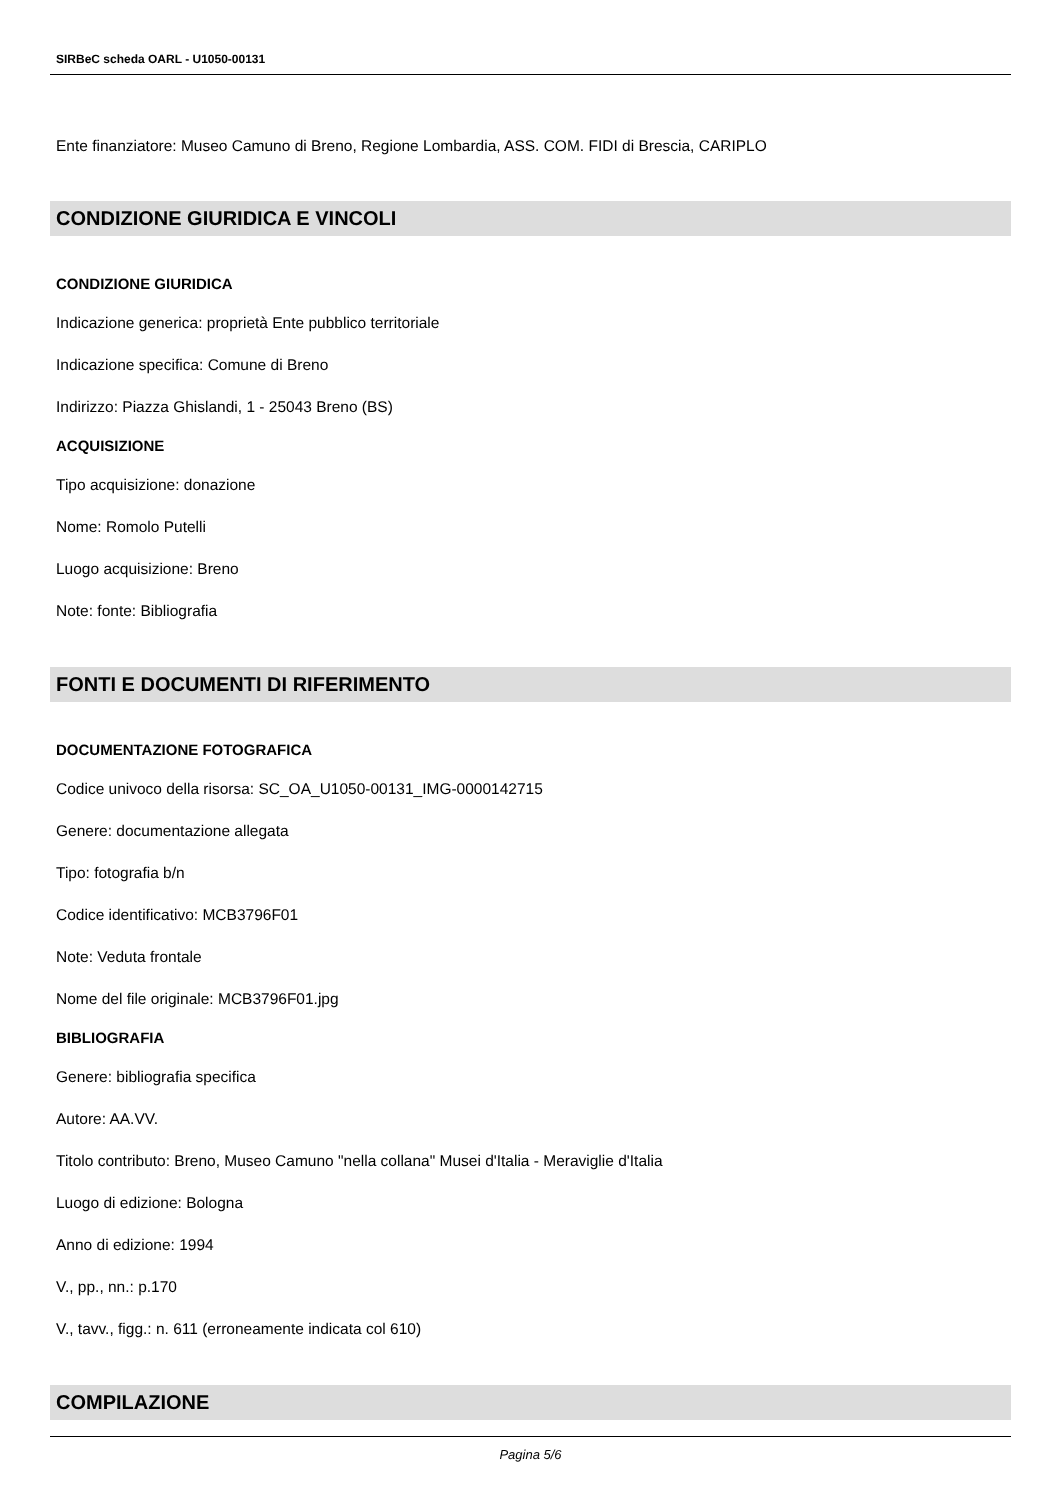SIRBeC scheda OARL - U1050-00131
Ente finanziatore: Museo Camuno di Breno, Regione Lombardia, ASS. COM. FIDI di Brescia, CARIPLO
CONDIZIONE GIURIDICA E VINCOLI
CONDIZIONE GIURIDICA
Indicazione generica: proprietà Ente pubblico territoriale
Indicazione specifica: Comune di Breno
Indirizzo: Piazza Ghislandi, 1 - 25043 Breno (BS)
ACQUISIZIONE
Tipo acquisizione: donazione
Nome: Romolo Putelli
Luogo acquisizione: Breno
Note: fonte: Bibliografia
FONTI E DOCUMENTI DI RIFERIMENTO
DOCUMENTAZIONE FOTOGRAFICA
Codice univoco della risorsa: SC_OA_U1050-00131_IMG-0000142715
Genere: documentazione allegata
Tipo: fotografia b/n
Codice identificativo: MCB3796F01
Note: Veduta frontale
Nome del file originale: MCB3796F01.jpg
BIBLIOGRAFIA
Genere: bibliografia specifica
Autore: AA.VV.
Titolo contributo: Breno, Museo Camuno "nella collana" Musei d'Italia - Meraviglie d'Italia
Luogo di edizione: Bologna
Anno di edizione: 1994
V., pp., nn.: p.170
V., tavv., figg.: n. 611 (erroneamente indicata col 610)
COMPILAZIONE
Pagina 5/6